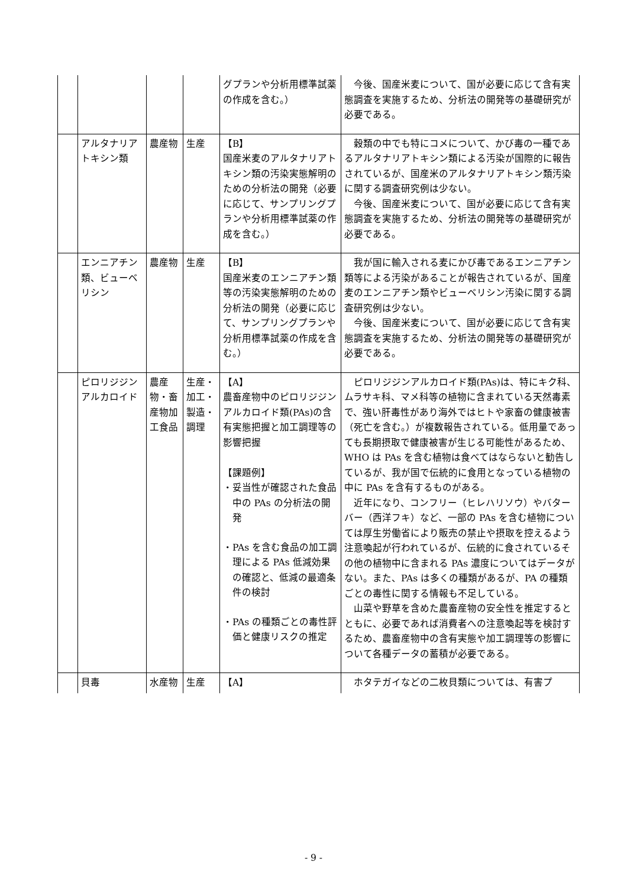| | | | | グプランや分析用標準試薬の作成を含む。） | 今後、国産米麦について、国が必要に応じて含有実態調査を実施するため、分析法の開発等の基礎研究が必要である。 |
| | アルタナリアトキシン類 | 農産物 | 生産 | 【B】 国産米麦のアルタナリアトキシン類の汚染実態解明のための分析法の開発（必要に応じて、サンプリングプランや分析用標準試薬の作成を含む。） | 穀類の中でも特にコメについて、かび毒の一種であるアルタナリアトキシン類による汚染が国際的に報告されているが、国産米のアルタナリアトキシン類汚染に関する調査研究例は少ない。 今後、国産米麦について、国が必要に応じて含有実態調査を実施するため、分析法の開発等の基礎研究が必要である。 |
| | エンニアチン類、ビューベリシン | 農産物 | 生産 | 【B】 国産米麦のエンニアチン類等の汚染実態解明のための分析法の開発（必要に応じて、サンプリングプランや分析用標準試薬の作成を含む。） | 我が国に輸入される麦にかび毒であるエンニアチン類等による汚染があることが報告されているが、国産麦のエンニアチン類やビューベリシン汚染に関する調査研究例は少ない。 今後、国産米麦について、国が必要に応じて含有実態調査を実施するため、分析法の開発等の基礎研究が必要である。 |
| | ピロリジジンアルカロイド | 農産物・畜産物加工食品 | 生産・加工・製造・調理 | 【A】 農畜産物中のピロリジジンアルカロイド類(PAs)の含有実態把握と加工調理等の影響把握 【課題例】 ・妥当性が確認された食品中の PAs の分析法の開発 ・PAs を含む食品の加工調理による PAs 低減効果の確認と、低減の最適条件の検討 ・PAs の種類ごとの毒性評価と健康リスクの推定 | ピロリジジンアルカロイド類(PAs)は、特にキク科、ムラサキ科、マメ科等の植物に含まれている天然毒素で、強い肝毒性があり海外ではヒトや家畜の健康被害（死亡を含む。）が複数報告されている。低用量であっても長期摂取で健康被害が生じる可能性があるため、WHO は PAs を含む植物は食べてはならないと勧告しているが、我が国で伝統的に食用となっている植物の中に PAs を含有するものがある。 近年になり、コンフリー（ヒレハリソウ）やバターバー（西洋フキ）など、一部の PAs を含む植物については厚生労働省により販売の禁止や摂取を控えるよう注意喚起が行われているが、伝統的に食されているその他の植物中に含まれる PAs 濃度についてはデータがない。また、PAs は多くの種類があるが、PA の種類ごとの毒性に関する情報も不足している。 山菜や野草を含めた農畜産物の安全性を推定するとともに、必要であれば消費者への注意喚起等を検討するため、農畜産物中の含有実態や加工調理等の影響について各種データの蓄積が必要である。 |
| | 貝毒 | 水産物 | 生産 | 【A】 | ホタテガイなどの二枚貝類については、有害プ |
- 9 -